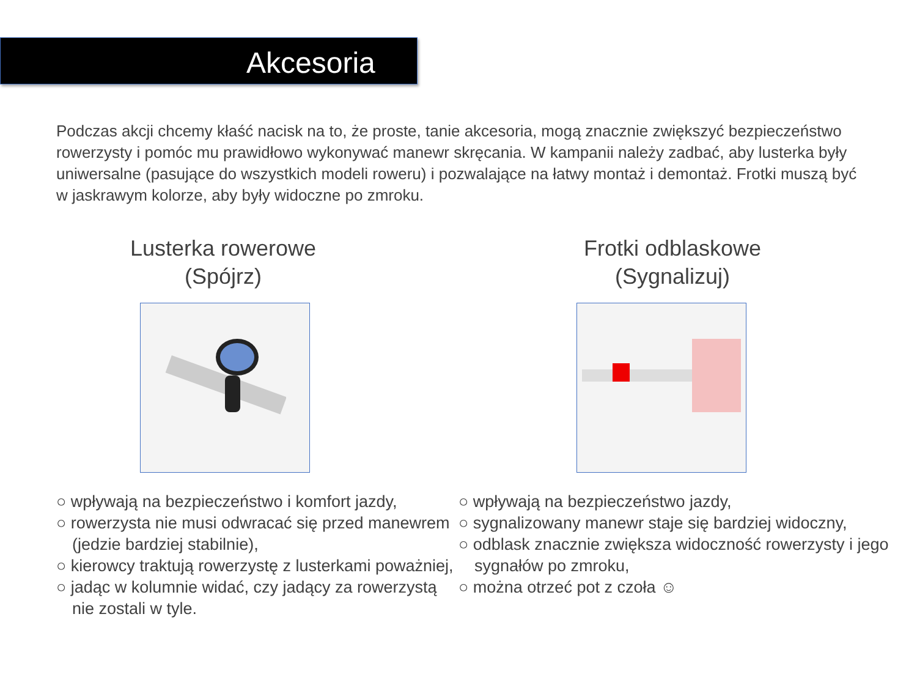Akcesoria
Podczas akcji chcemy kłaść nacisk na to, że proste, tanie akcesoria, mogą znacznie zwiększyć bezpieczeństwo rowerzysty i pomóc mu prawidłowo wykonywać manewr skręcania. W kampanii należy zadbać, aby lusterka były uniwersalne (pasujące do wszystkich modeli roweru) i pozwalające na łatwy montaż i demontaż. Frotki muszą być w jaskrawym kolorze, aby były widoczne po zmroku.
Lusterka rowerowe
(Spójrz)
○ wpływają na bezpieczeństwo i komfort jazdy,
○ rowerzysta nie musi odwracać się przed manewrem (jedzie bardziej stabilnie),
○ kierowcy traktują rowerzystę z lusterkami poważniej,
○ jadąc w kolumnie widać, czy jadący za rowerzystą nie zostali w tyle.
Frotki odblaskowe
(Sygnalizuj)
○ wpływają na bezpieczeństwo jazdy,
○ sygnalizowany manewr staje się bardziej widoczny,
○ odblask znacznie zwiększa widoczność rowerzysty i jego sygnałów po zmroku,
○ można otrzeć pot z czoła ☺